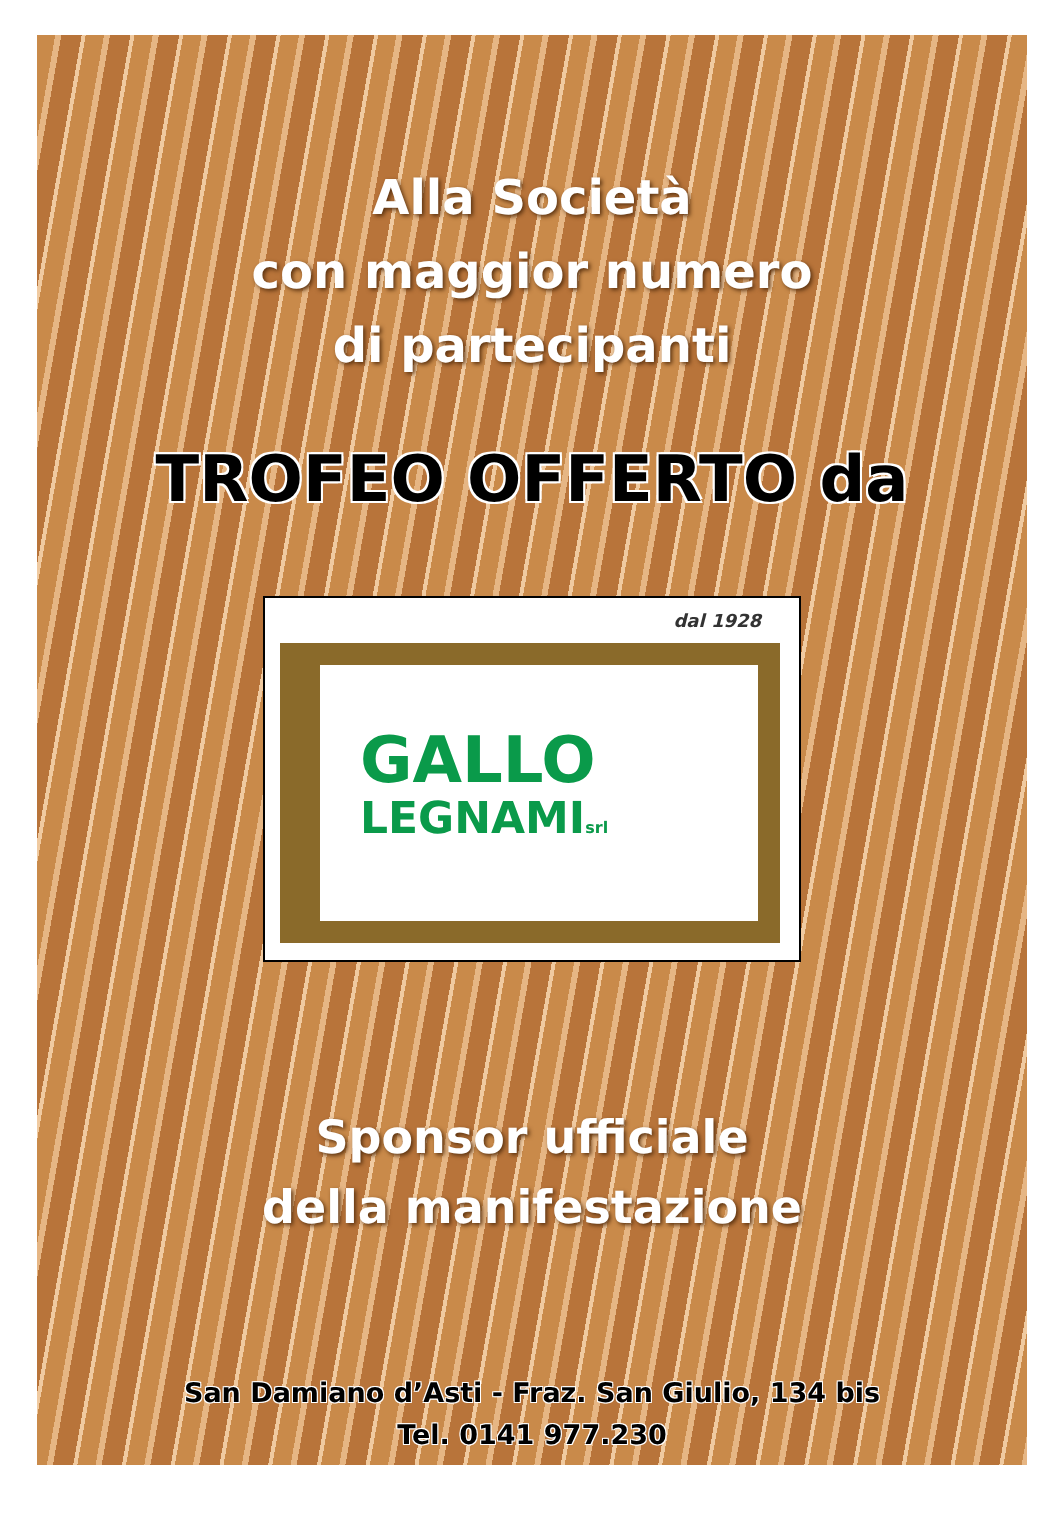Alla Società
con maggior numero
di partecipanti
TROFEO OFFERTO da
dal 1928
GALLO
LEGNAMIsrl
Sponsor ufficiale
della manifestazione
San Damiano d’Asti - Fraz. San Giulio, 134 bis
Tel. 0141 977.230